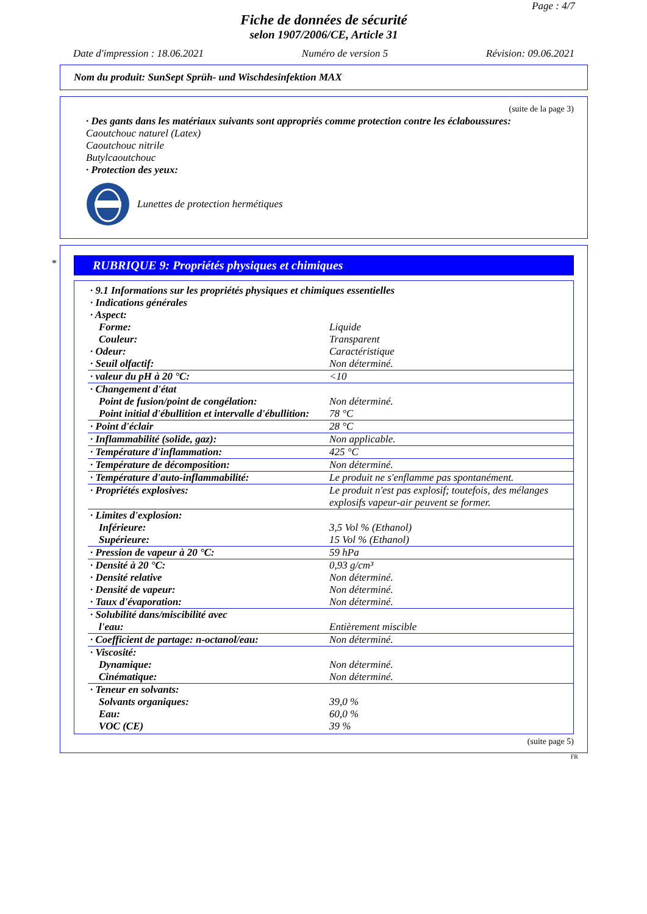Page : 4/7
Fiche de données de sécurité
selon 1907/2006/CE, Article 31
Date d'impression : 18.06.2021 Numéro de version 5 Révision: 09.06.2021
Nom du produit: SunSept Sprüh- und Wischdesinfektion MAX
(suite de la page 3)
· Des gants dans les matériaux suivants sont appropriés comme protection contre les éclaboussures:
Caoutchouc naturel (Latex)
Caoutchouc nitrile
Butylcaoutchouc
· Protection des yeux:
Lunettes de protection hermétiques
*
RUBRIQUE 9: Propriétés physiques et chimiques
| · 9.1 Informations sur les propriétés physiques et chimiques essentielles | |
| · Indications générales | |
| · Aspect: | |
| Forme: | Liquide |
| Couleur: | Transparent |
| · Odeur: | Caractéristique |
| · Seuil olfactif: | Non déterminé. |
| · valeur du pH à 20 °C: | <10 |
| · Changement d'état | |
| Point de fusion/point de congélation: | Non déterminé. |
| Point initial d'ébullition et intervalle d'ébullition: | 78 °C |
| · Point d'éclair | 28 °C |
| · Inflammabilité (solide, gaz): | Non applicable. |
| · Température d'inflammation: | 425 °C |
| · Température de décomposition: | Non déterminé. |
| · Température d'auto-inflammabilité: | Le produit ne s'enflamme pas spontanément. |
| · Propriétés explosives: | Le produit n'est pas explosif; toutefois, des mélanges explosifs vapeur-air peuvent se former. |
| · Limites d'explosion: | |
| Inférieure: | 3,5 Vol % (Ethanol) |
| Supérieure: | 15 Vol % (Ethanol) |
| · Pression de vapeur à 20 °C: | 59 hPa |
| · Densité à 20 °C: | 0,93 g/cm³ |
| · Densité relative | Non déterminé. |
| · Densité de vapeur: | Non déterminé. |
| · Taux d'évaporation: | Non déterminé. |
| · Solubilité dans/miscibilité avec | |
| l'eau: | Entièrement miscible |
| · Coefficient de partage: n-octanol/eau: | Non déterminé. |
| · Viscosité: | |
| Dynamique: | Non déterminé. |
| Cinématique: | Non déterminé. |
| · Teneur en solvants: | |
| Solvants organiques: | 39,0 % |
| Eau: | 60,0 % |
| VOC (CE) | 39 % |
(suite page 5)
FR